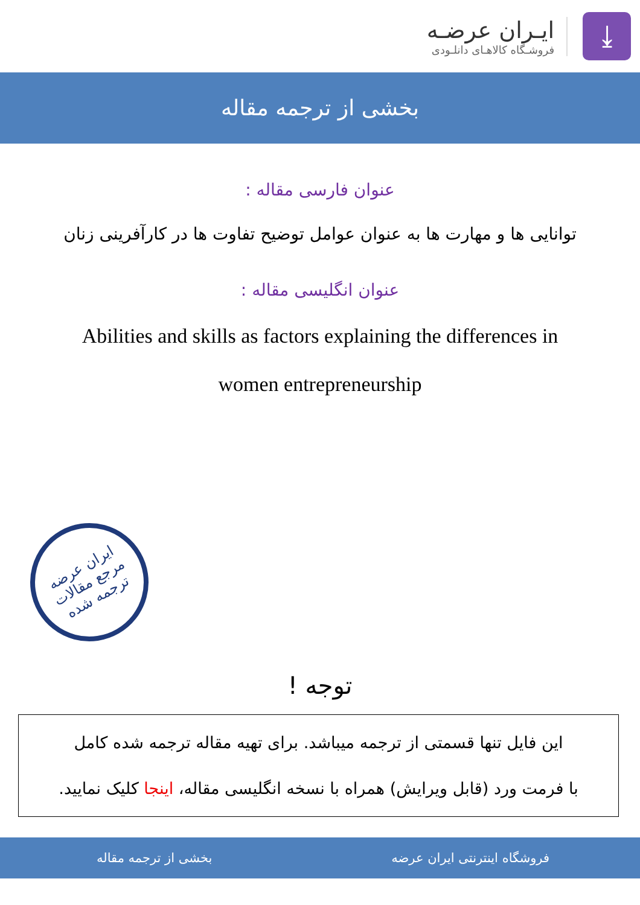⤓
ایـران عرضـه
فروشـگاه کالاهـای دانلـودی
بخشی از ترجمه مقاله
عنوان فارسی مقاله :
توانایی ها و مهارت ها به عنوان عوامل توضیح تفاوت ها در کارآفرینی زنان
عنوان انگلیسی مقاله :
Abilities and skills as factors explaining the differences in
women entrepreneurship
ایران عرضه
مرجع مقالات
ترجمه شده
توجه !
این فایل تنها قسمتی از ترجمه میباشد. برای تهیه مقاله ترجمه شده کامل
با فرمت ورد (قابل ویرایش) همراه با نسخه انگلیسی مقاله، اینجا کلیک نمایید.
فروشگاه اینترنتی ایران عرضه بخشی از ترجمه مقاله